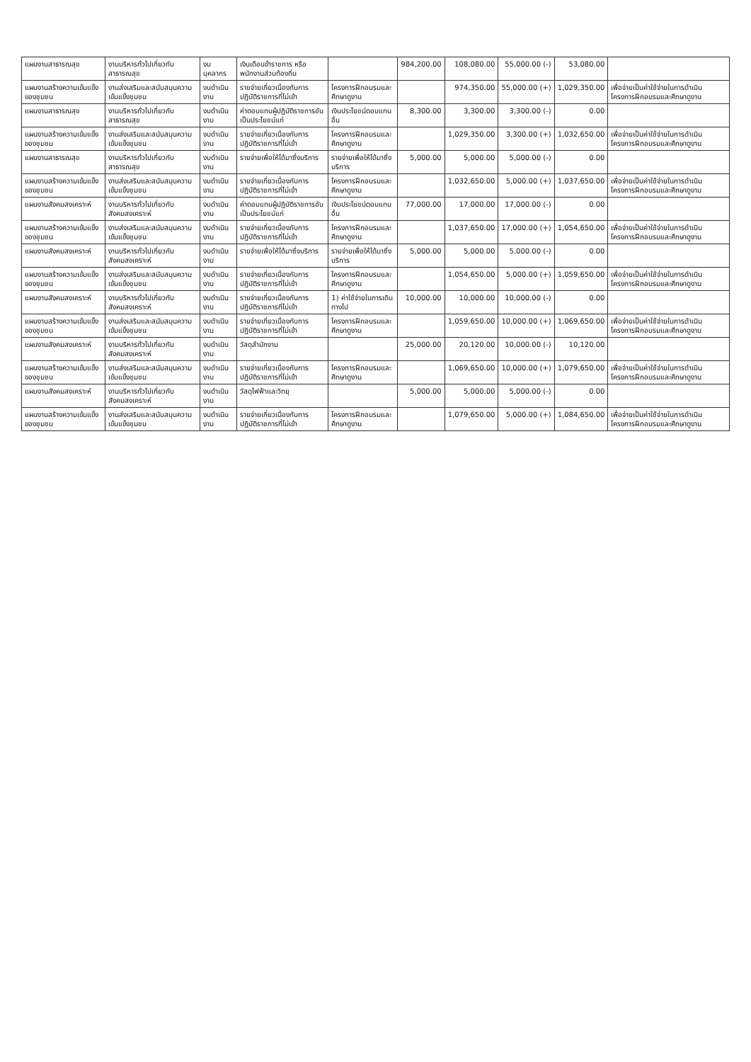| แผนงานสาธารณสุข | งานบริหารทั่วไปเกี่ยวกับสาธารณสุข | งบบุคลากร | เงินเดือนข้าราชการ หรือพนักงานส่วนท้องถิ่น | | 984,200.00 | 108,080.00 | 55,000.00 (-) | 53,080.00 | |
| แผนงานสร้างความเข้มแข็งของชุมชน | งานส่งเสริมและสนับสนุนความเข้มแข็งชุมชน | งบดำเนินงาน | รายจ่ายเกี่ยวเนื่องกับการปฏิบัติราชการที่ไม่เข้า | โครงการฝึกอบรมและศึกษาดูงาน | | 974,350.00 | 55,000.00 (+) | 1,029,350.00 | เพื่อจ่ายเป็นค่าใช้จ่ายในการดำเนินโครงการฝึกอบรมและศึกษาดูงาน |
| แผนงานสาธารณสุข | งานบริหารทั่วไปเกี่ยวกับสาธารณสุข | งบดำเนินงาน | ค่าตอบแทนผู้ปฏิบัติราชการอันเป็นประโยชน์แก่ | เงินประโยชน์ตอบแทนอื่น | 8,300.00 | 3,300.00 | 3,300.00 (-) | 0.00 | |
| แผนงานสร้างความเข้มแข็งของชุมชน | งานส่งเสริมและสนับสนุนความเข้มแข็งชุมชน | งบดำเนินงาน | รายจ่ายเกี่ยวเนื่องกับการปฏิบัติราชการที่ไม่เข้า | โครงการฝึกอบรมและศึกษาดูงาน | | 1,029,350.00 | 3,300.00 (+) | 1,032,650.00 | เพื่อจ่ายเป็นค่าใช้จ่ายในการดำเนินโครงการฝึกอบรมและศึกษาดูงาน |
| แผนงานสาธารณสุข | งานบริหารทั่วไปเกี่ยวกับสาธารณสุข | งบดำเนินงาน | รายจ่ายเพื่อให้ได้มาซึ่งบริการ | รายจ่ายเพื่อให้ได้มาซึ่งบริการ | 5,000.00 | 5,000.00 | 5,000.00 (-) | 0.00 | |
| แผนงานสร้างความเข้มแข็งของชุมชน | งานส่งเสริมและสนับสนุนความเข้มแข็งชุมชน | งบดำเนินงาน | รายจ่ายเกี่ยวเนื่องกับการปฏิบัติราชการที่ไม่เข้า | โครงการฝึกอบรมและศึกษาดูงาน | | 1,032,650.00 | 5,000.00 (+) | 1,037,650.00 | เพื่อจ่ายเป็นค่าใช้จ่ายในการดำเนินโครงการฝึกอบรมและศึกษาดูงาน |
| แผนงานสังคมสงเคราะห์ | งานบริหารทั่วไปเกี่ยวกับสังคมสงเคราะห์ | งบดำเนินงาน | ค่าตอบแทนผู้ปฏิบัติราชการอันเป็นประโยชน์แก่ | เงินประโยชน์ตอบแทนอื่น | 77,000.00 | 17,000.00 | 17,000.00 (-) | 0.00 | |
| แผนงานสร้างความเข้มแข็งของชุมชน | งานส่งเสริมและสนับสนุนความเข้มแข็งชุมชน | งบดำเนินงาน | รายจ่ายเกี่ยวเนื่องกับการปฏิบัติราชการที่ไม่เข้า | โครงการฝึกอบรมและศึกษาดูงาน | | 1,037,650.00 | 17,000.00 (+) | 1,054,650.00 | เพื่อจ่ายเป็นค่าใช้จ่ายในการดำเนินโครงการฝึกอบรมและศึกษาดูงาน |
| แผนงานสังคมสงเคราะห์ | งานบริหารทั่วไปเกี่ยวกับสังคมสงเคราะห์ | งบดำเนินงาน | รายจ่ายเพื่อให้ได้มาซึ่งบริการ | รายจ่ายเพื่อให้ได้มาซึ่งบริการ | 5,000.00 | 5,000.00 | 5,000.00 (-) | 0.00 | |
| แผนงานสร้างความเข้มแข็งของชุมชน | งานส่งเสริมและสนับสนุนความเข้มแข็งชุมชน | งบดำเนินงาน | รายจ่ายเกี่ยวเนื่องกับการปฏิบัติราชการที่ไม่เข้า | โครงการฝึกอบรมและศึกษาดูงาน | | 1,054,650.00 | 5,000.00 (+) | 1,059,650.00 | เพื่อจ่ายเป็นค่าใช้จ่ายในการดำเนินโครงการฝึกอบรมและศึกษาดูงาน |
| แผนงานสังคมสงเคราะห์ | งานบริหารทั่วไปเกี่ยวกับสังคมสงเคราะห์ | งบดำเนินงาน | รายจ่ายเกี่ยวเนื่องกับการปฏิบัติราชการที่ไม่เข้า | 1) ค่าใช้จ่ายในการเดินทางไป | 10,000.00 | 10,000.00 | 10,000.00 (-) | 0.00 | |
| แผนงานสร้างความเข้มแข็งของชุมชน | งานส่งเสริมและสนับสนุนความเข้มแข็งชุมชน | งบดำเนินงาน | รายจ่ายเกี่ยวเนื่องกับการปฏิบัติราชการที่ไม่เข้า | โครงการฝึกอบรมและศึกษาดูงาน | | 1,059,650.00 | 10,000.00 (+) | 1,069,650.00 | เพื่อจ่ายเป็นค่าใช้จ่ายในการดำเนินโครงการฝึกอบรมและศึกษาดูงาน |
| แผนงานสังคมสงเคราะห์ | งานบริหารทั่วไปเกี่ยวกับสังคมสงเคราะห์ | งบดำเนินงาน | วัสดุสำนักงาน | | 25,000.00 | 20,120.00 | 10,000.00 (-) | 10,120.00 | |
| แผนงานสร้างความเข้มแข็งของชุมชน | งานส่งเสริมและสนับสนุนความเข้มแข็งชุมชน | งบดำเนินงาน | รายจ่ายเกี่ยวเนื่องกับการปฏิบัติราชการที่ไม่เข้า | โครงการฝึกอบรมและศึกษาดูงาน | | 1,069,650.00 | 10,000.00 (+) | 1,079,650.00 | เพื่อจ่ายเป็นค่าใช้จ่ายในการดำเนินโครงการฝึกอบรมและศึกษาดูงาน |
| แผนงานสังคมสงเคราะห์ | งานบริหารทั่วไปเกี่ยวกับสังคมสงเคราะห์ | งบดำเนินงาน | วัสดุไฟฟ้าและวิทยุ | | 5,000.00 | 5,000.00 | 5,000.00 (-) | 0.00 | |
| แผนงานสร้างความเข้มแข็งของชุมชน | งานส่งเสริมและสนับสนุนความเข้มแข็งชุมชน | งบดำเนินงาน | รายจ่ายเกี่ยวเนื่องกับการปฏิบัติราชการที่ไม่เข้า | โครงการฝึกอบรมและศึกษาดูงาน | | 1,079,650.00 | 5,000.00 (+) | 1,084,650.00 | เพื่อจ่ายเป็นค่าใช้จ่ายในการดำเนินโครงการฝึกอบรมและศึกษาดูงาน |